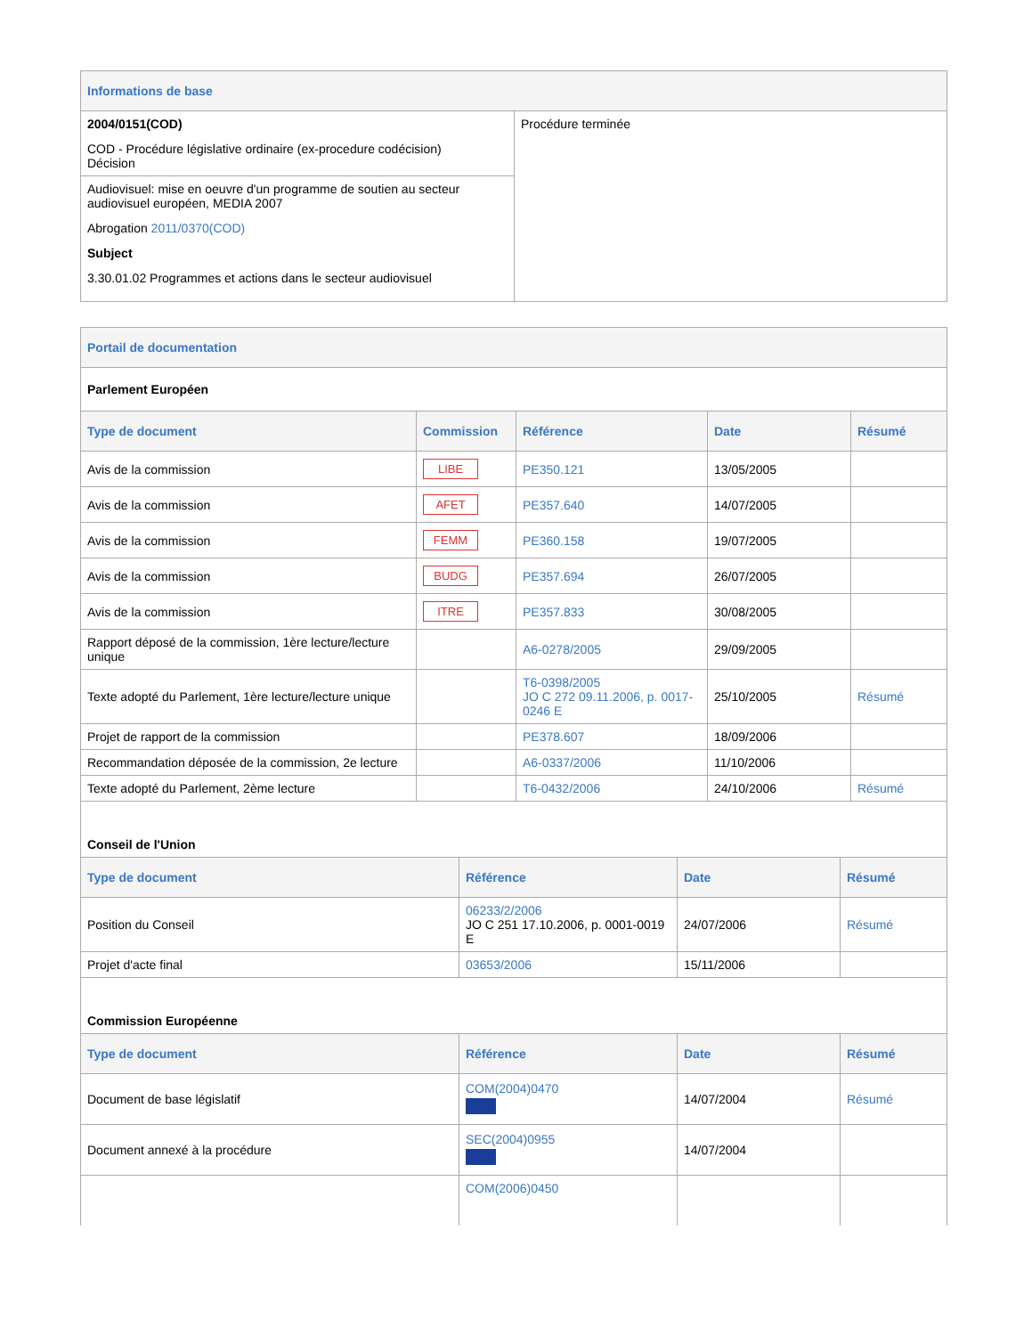| Informations de base | |
| 2004/0151(COD) COD - Procédure législative ordinaire (ex-procedure codécision) Décision | Procédure terminée |
| Audiovisuel: mise en oeuvre d'un programme de soutien au secteur audiovisuel européen, MEDIA 2007 Abrogation 2011/0370(COD) Subject 3.30.01.02 Programmes et actions dans le secteur audiovisuel | |
| Portail de documentation | | | | |
| Parlement Européen | | | | |
| Type de document | Commission | Référence | Date | Résumé |
| Avis de la commission | LIBE | PE350.121 | 13/05/2005 | |
| Avis de la commission | AFET | PE357.640 | 14/07/2005 | |
| Avis de la commission | FEMM | PE360.158 | 19/07/2005 | |
| Avis de la commission | BUDG | PE357.694 | 26/07/2005 | |
| Avis de la commission | ITRE | PE357.833 | 30/08/2005 | |
| Rapport déposé de la commission, 1ère lecture/lecture unique | | A6-0278/2005 | 29/09/2005 | |
| Texte adopté du Parlement, 1ère lecture/lecture unique | | T6-0398/2005 JO C 272 09.11.2006, p. 0017-0246 E | 25/10/2005 | Résumé |
| Projet de rapport de la commission | | PE378.607 | 18/09/2006 | |
| Recommandation déposée de la commission, 2e lecture | | A6-0337/2006 | 11/10/2006 | |
| Texte adopté du Parlement, 2ème lecture | | T6-0432/2006 | 24/10/2006 | Résumé |
| Conseil de l'Union | | | |
| Type de document | Référence | Date | Résumé |
| Position du Conseil | 06233/2/2006 JO C 251 17.10.2006, p. 0001-0019 E | 24/07/2006 | Résumé |
| Projet d'acte final | 03653/2006 | 15/11/2006 | |
| Commission Européenne | | | |
| Type de document | Référence | Date | Résumé |
| Document de base législatif | COM(2004)0470 | 14/07/2004 | Résumé |
| Document annexé à la procédure | SEC(2004)0955 | 14/07/2004 | |
| | COM(2006)0450 | | |